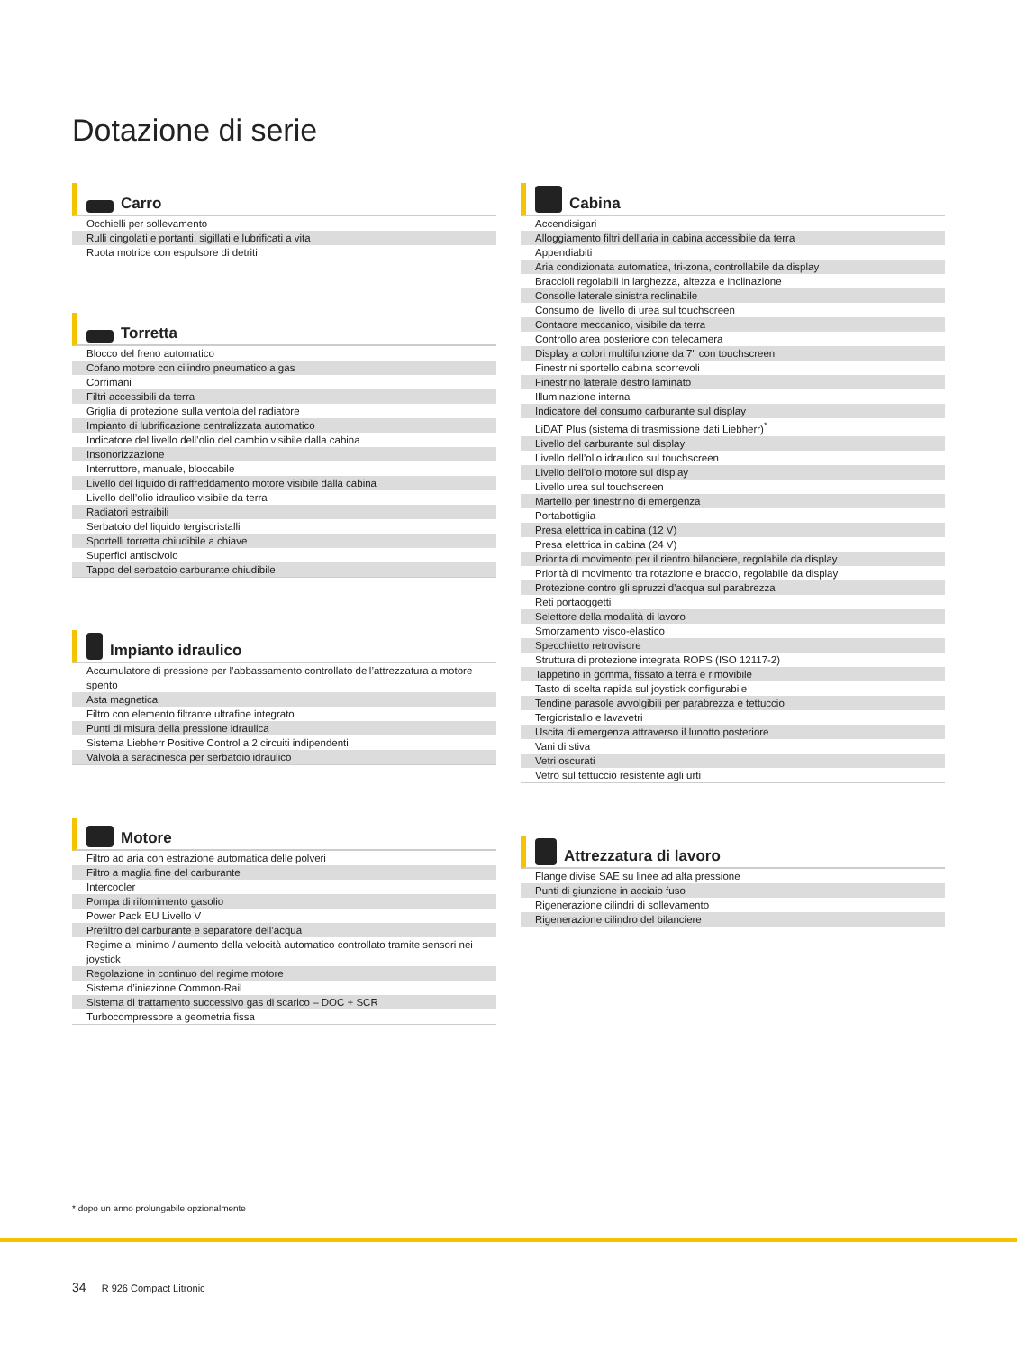Dotazione di serie
Carro
| Occhielli per sollevamento |
| Rulli cingolati e portanti, sigillati e lubrificati a vita |
| Ruota motrice con espulsore di detriti |
Torretta
| Blocco del freno automatico |
| Cofano motore con cilindro pneumatico a gas |
| Corrimani |
| Filtri accessibili da terra |
| Griglia di protezione sulla ventola del radiatore |
| Impianto di lubrificazione centralizzata automatico |
| Indicatore del livello dell’olio del cambio visibile dalla cabina |
| Insonorizzazione |
| Interruttore, manuale, bloccabile |
| Livello del liquido di raffreddamento motore visibile dalla cabina |
| Livello dell’olio idraulico visibile da terra |
| Radiatori estraibili |
| Serbatoio del liquido tergiscristalli |
| Sportelli torretta chiudibile a chiave |
| Superfici antiscivolo |
| Tappo del serbatoio carburante chiudibile |
Impianto idraulico
| Accumulatore di pressione per l’abbassamento controllato dell’attrezzatura a motore spento |
| Asta magnetica |
| Filtro con elemento filtrante ultrafine integrato |
| Punti di misura della pressione idraulica |
| Sistema Liebherr Positive Control a 2 circuiti indipendenti |
| Valvola a saracinesca per serbatoio idraulico |
Motore
| Filtro ad aria con estrazione automatica delle polveri |
| Filtro a maglia fine del carburante |
| Intercooler |
| Pompa di rifornimento gasolio |
| Power Pack EU Livello V |
| Prefiltro del carburante e separatore dell’acqua |
| Regime al minimo / aumento della velocità automatico controllato tramite sensori nei joystick |
| Regolazione in continuo del regime motore |
| Sistema d’iniezione Common-Rail |
| Sistema di trattamento successivo gas di scarico – DOC + SCR |
| Turbocompressore a geometria fissa |
Cabina
| Accendisigari |
| Alloggiamento filtri dell’aria in cabina accessibile da terra |
| Appendiabiti |
| Aria condizionata automatica, tri-zona, controllabile da display |
| Braccioli regolabili in larghezza, altezza e inclinazione |
| Consolle laterale sinistra reclinabile |
| Consumo del livello di urea sul touchscreen |
| Contaore meccanico, visibile da terra |
| Controllo area posteriore con telecamera |
| Display a colori multifunzione da 7" con touchscreen |
| Finestrini sportello cabina scorrevoli |
| Finestrino laterale destro laminato |
| Illuminazione interna |
| Indicatore del consumo carburante sul display |
| LiDAT Plus (sistema di trasmissione dati Liebherr)<sup>*</sup> |
| Livello del carburante sul display |
| Livello dell’olio idraulico sul touchscreen |
| Livello dell’olio motore sul display |
| Livello urea sul touchscreen |
| Martello per finestrino di emergenza |
| Portabottiglia |
| Presa elettrica in cabina (12 V) |
| Presa elettrica in cabina (24 V) |
| Priorita di movimento per il rientro bilanciere, regolabile da display |
| Priorità di movimento tra rotazione e braccio, regolabile da display |
| Protezione contro gli spruzzi d’acqua sul parabrezza |
| Reti portaoggetti |
| Selettore della modalità di lavoro |
| Smorzamento visco-elastico |
| Specchietto retrovisore |
| Struttura di protezione integrata ROPS (ISO 12117-2) |
| Tappetino in gomma, fissato a terra e rimovibile |
| Tasto di scelta rapida sul joystick configurabile |
| Tendine parasole avvolgibili per parabrezza e tettuccio |
| Tergicristallo e lavavetri |
| Uscita di emergenza attraverso il lunotto posteriore |
| Vani di stiva |
| Vetri oscurati |
| Vetro sul tettuccio resistente agli urti |
Attrezzatura di lavoro
| Flange divise SAE su linee ad alta pressione |
| Punti di giunzione in acciaio fuso |
| Rigenerazione cilindri di sollevamento |
| Rigenerazione cilindro del bilanciere |
* dopo un anno prolungabile opzionalmente
34 R 926 Compact Litronic